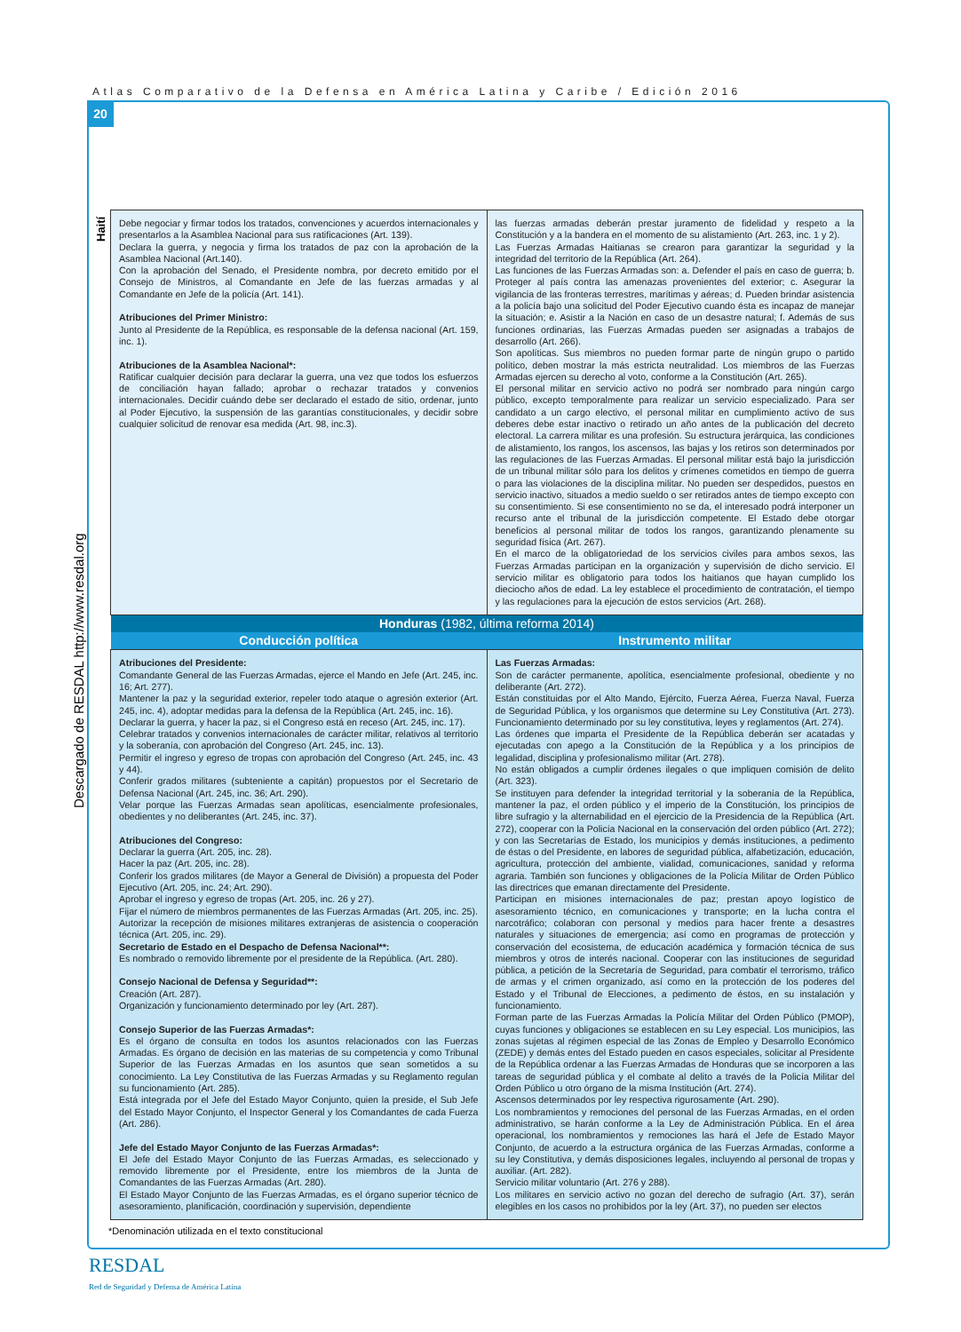Atlas Comparativo de la Defensa en América Latina y Caribe / Edición 2016
20
Haití
Descargado de RESDAL http://www.resdal.org
| Debe negociar y firmar todos los tratados, convenciones y acuerdos internacionales y presentarlos a la Asamblea Nacional para sus ratificaciones (Art. 139). Declara la guerra, y negocia y firma los tratados de paz con la aprobación de la Asamblea Nacional (Art.140). Con la aprobación del Senado, el Presidente nombra, por decreto emitido por el Consejo de Ministros, al Comandante en Jefe de las fuerzas armadas y al Comandante en Jefe de la policía (Art. 141). Atribuciones del Primer Ministro: Junto al Presidente de la República, es responsable de la defensa nacional (Art. 159, inc. 1). Atribuciones de la Asamblea Nacional*: Ratificar cualquier decisión para declarar la guerra, una vez que todos los esfuerzos de conciliación hayan fallado; aprobar o rechazar tratados y convenios internacionales. Decidir cuándo debe ser declarado el estado de sitio, ordenar, junto al Poder Ejecutivo, la suspensión de las garantías constitucionales, y decidir sobre cualquier solicitud de renovar esa medida (Art. 98, inc.3). | las fuerzas armadas deberán prestar juramento de fidelidad y respeto a la Constitución y a la bandera en el momento de su alistamiento (Art. 263, inc. 1 y 2). Las Fuerzas Armadas Haitianas se crearon para garantizar la seguridad y la integridad del territorio de la República (Art. 264). Las funciones de las Fuerzas Armadas son: a. Defender el país en caso de guerra; b. Proteger al país contra las amenazas provenientes del exterior; c. Asegurar la vigilancia de las fronteras terrestres, marítimas y aéreas; d. Pueden brindar asistencia a la policía bajo una solicitud del Poder Ejecutivo cuando ésta es incapaz de manejar la situación; e. Asistir a la Nación en caso de un desastre natural; f. Además de sus funciones ordinarias, las Fuerzas Armadas pueden ser asignadas a trabajos de desarrollo (Art. 266). Son apolíticas. Sus miembros no pueden formar parte de ningún grupo o partido político, deben mostrar la más estricta neutralidad. Los miembros de las Fuerzas Armadas ejercen su derecho al voto, conforme a la Constitución (Art. 265). El personal militar en servicio activo no podrá ser nombrado para ningún cargo público, excepto temporalmente para realizar un servicio especializado. Para ser candidato a un cargo electivo, el personal militar en cumplimiento activo de sus deberes debe estar inactivo o retirado un año antes de la publicación del decreto electoral. La carrera militar es una profesión. Su estructura jerárquica, las condiciones de alistamiento, los rangos, los ascensos, las bajas y los retiros son determinados por las regulaciones de las Fuerzas Armadas. El personal militar está bajo la jurisdicción de un tribunal militar sólo para los delitos y crímenes cometidos en tiempo de guerra o para las violaciones de la disciplina militar. No pueden ser despedidos, puestos en servicio inactivo, situados a medio sueldo o ser retirados antes de tiempo excepto con su consentimiento. Si ese consentimiento no se da, el interesado podrá interponer un recurso ante el tribunal de la jurisdicción competente. El Estado debe otorgar beneficios al personal militar de todos los rangos, garantizando plenamente su seguridad física (Art. 267). En el marco de la obligatoriedad de los servicios civiles para ambos sexos, las Fuerzas Armadas participan en la organización y supervisión de dicho servicio. El servicio militar es obligatorio para todos los haitianos que hayan cumplido los dieciocho años de edad. La ley establece el procedimiento de contratación, el tiempo y las regulaciones para la ejecución de estos servicios (Art. 268). |
| Honduras (1982, última reforma 2014) | |
| Conducción política | Instrumento militar |
| Atribuciones del Presidente: Comandante General de las Fuerzas Armadas, ejerce el Mando en Jefe (Art. 245, inc. 16; Art. 277). Mantener la paz y la seguridad exterior, repeler todo ataque o agresión exterior (Art. 245, inc. 4), adoptar medidas para la defensa de la República (Art. 245, inc. 16). Declarar la guerra, y hacer la paz, si el Congreso está en receso (Art. 245, inc. 17). Celebrar tratados y convenios internacionales de carácter militar, relativos al territorio y la soberanía, con aprobación del Congreso (Art. 245, inc. 13). Permitir el ingreso y egreso de tropas con aprobación del Congreso (Art. 245, inc. 43 y 44). Conferir grados militares (subteniente a capitán) propuestos por el Secretario de Defensa Nacional (Art. 245, inc. 36; Art. 290). Velar porque las Fuerzas Armadas sean apolíticas, esencialmente profesionales, obedientes y no deliberantes (Art. 245, inc. 37). Atribuciones del Congreso: Declarar la guerra (Art. 205, inc. 28). Hacer la paz (Art. 205, inc. 28). Conferir los grados militares (de Mayor a General de División) a propuesta del Poder Ejecutivo (Art. 205, inc. 24; Art. 290). Aprobar el ingreso y egreso de tropas (Art. 205, inc. 26 y 27). Fijar el número de miembros permanentes de las Fuerzas Armadas (Art. 205, inc. 25). Autorizar la recepción de misiones militares extranjeras de asistencia o cooperación técnica (Art. 205, inc. 29). Secretario de Estado en el Despacho de Defensa Nacional**: Es nombrado o removido libremente por el presidente de la República. (Art. 280). Consejo Nacional de Defensa y Seguridad**: Creación (Art. 287). Organización y funcionamiento determinado por ley (Art. 287). Consejo Superior de las Fuerzas Armadas*: Es el órgano de consulta en todos los asuntos relacionados con las Fuerzas Armadas. Es órgano de decisión en las materias de su competencia y como Tribunal Superior de las Fuerzas Armadas en los asuntos que sean sometidos a su conocimiento. La Ley Constitutiva de las Fuerzas Armadas y su Reglamento regulan su funcionamiento (Art. 285). Está integrada por el Jefe del Estado Mayor Conjunto, quien la preside, el Sub Jefe del Estado Mayor Conjunto, el Inspector General y los Comandantes de cada Fuerza (Art. 286). Jefe del Estado Mayor Conjunto de las Fuerzas Armadas*: El Jefe del Estado Mayor Conjunto de las Fuerzas Armadas, es seleccionado y removido libremente por el Presidente, entre los miembros de la Junta de Comandantes de las Fuerzas Armadas (Art. 280). El Estado Mayor Conjunto de las Fuerzas Armadas, es el órgano superior técnico de asesoramiento, planificación, coordinación y supervisión, dependiente | Las Fuerzas Armadas: Son de carácter permanente, apolítica, esencialmente profesional, obediente y no deliberante (Art. 272). Están constituidas por el Alto Mando, Ejército, Fuerza Aérea, Fuerza Naval, Fuerza de Seguridad Pública, y los organismos que determine su Ley Constitutiva (Art. 273). Funcionamiento determinado por su ley constitutiva, leyes y reglamentos (Art. 274). Las órdenes que imparta el Presidente de la República deberán ser acatadas y ejecutadas con apego a la Constitución de la República y a los principios de legalidad, disciplina y profesionalismo militar (Art. 278). No están obligados a cumplir órdenes ilegales o que impliquen comisión de delito (Art. 323). Se instituyen para defender la integridad territorial y la soberanía de la República, mantener la paz, el orden público y el imperio de la Constitución, los principios de libre sufragio y la alternabilidad en el ejercicio de la Presidencia de la República (Art. 272), cooperar con la Policía Nacional en la conservación del orden público (Art. 272); y con las Secretarías de Estado, los municipios y demás instituciones, a pedimento de éstas o del Presidente, en labores de seguridad pública, alfabetización, educación, agricultura, protección del ambiente, vialidad, comunicaciones, sanidad y reforma agraria. También son funciones y obligaciones de la Policía Militar de Orden Público las directrices que emanan directamente del Presidente. Participan en misiones internacionales de paz; prestan apoyo logístico de asesoramiento técnico, en comunicaciones y transporte; en la lucha contra el narcotráfico; colaboran con personal y medios para hacer frente a desastres naturales y situaciones de emergencia; así como en programas de protección y conservación del ecosistema, de educación académica y formación técnica de sus miembros y otros de interés nacional. Cooperar con las instituciones de seguridad pública, a petición de la Secretaría de Seguridad, para combatir el terrorismo, tráfico de armas y el crimen organizado, así como en la protección de los poderes del Estado y el Tribunal de Elecciones, a pedimento de éstos, en su instalación y funcionamiento. Forman parte de las Fuerzas Armadas la Policía Militar del Orden Público (PMOP), cuyas funciones y obligaciones se establecen en su Ley especial. Los municipios, las zonas sujetas al régimen especial de las Zonas de Empleo y Desarrollo Económico (ZEDE) y demás entes del Estado pueden en casos especiales, solicitar al Presidente de la República ordenar a las Fuerzas Armadas de Honduras que se incorporen a las tareas de seguridad pública y el combate al delito a través de la Policía Militar del Orden Público u otro órgano de la misma Institución (Art. 274). Ascensos determinados por ley respectiva rigurosamente (Art. 290). Los nombramientos y remociones del personal de las Fuerzas Armadas, en el orden administrativo, se harán conforme a la Ley de Administración Pública. En el área operacional, los nombramientos y remociones las hará el Jefe de Estado Mayor Conjunto, de acuerdo a la estructura orgánica de las Fuerzas Armadas, conforme a su ley Constitutiva, y demás disposiciones legales, incluyendo al personal de tropas y auxiliar. (Art. 282). Servicio militar voluntario (Art. 276 y 288). Los militares en servicio activo no gozan del derecho de sufragio (Art. 37), serán elegibles en los casos no prohibidos por la ley (Art. 37), no pueden ser electos |
*Denominación utilizada en el texto constitucional
RESDAL
Red de Seguridad y Defensa de América Latina